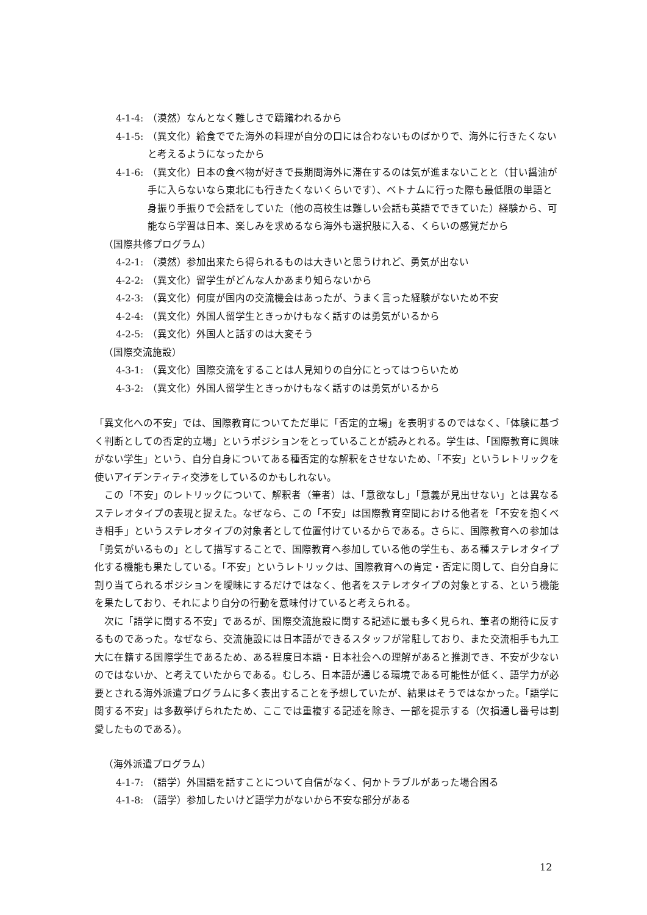4-1-4: （漠然）なんとなく難しさで躊躇われるから
4-1-5: （異文化）給食ででた海外の料理が自分の口には合わないものばかりで、海外に行きたくないと考えるようになったから
4-1-6: （異文化）日本の食べ物が好きで長期間海外に滞在するのは気が進まないことと（甘い醤油が手に入らないなら東北にも行きたくないくらいです）、ベトナムに行った際も最低限の単語と身振り手振りで会話をしていた（他の高校生は難しい会話も英語でできていた）経験から、可能なら学習は日本、楽しみを求めるなら海外も選択肢に入る、くらいの感覚だから
（国際共修プログラム）
4-2-1: （漠然）参加出来たら得られるものは大きいと思うけれど、勇気が出ない
4-2-2: （異文化）留学生がどんな人かあまり知らないから
4-2-3: （異文化）何度が国内の交流機会はあったが、うまく言った経験がないため不安
4-2-4: （異文化）外国人留学生ときっかけもなく話すのは勇気がいるから
4-2-5: （異文化）外国人と話すのは大変そう
（国際交流施設）
4-3-1: （異文化）国際交流をすることは人見知りの自分にとってはつらいため
4-3-2: （異文化）外国人留学生ときっかけもなく話すのは勇気がいるから
「異文化への不安」では、国際教育についてただ単に「否定的立場」を表明するのではなく、「体験に基づく判断としての否定的立場」というポジションをとっていることが読みとれる。学生は、「国際教育に興味がない学生」という、自分自身についてある種否定的な解釈をさせないため、「不安」というレトリックを使いアイデンティティ交渉をしているのかもしれない。
この「不安」のレトリックについて、解釈者（筆者）は、「意欲なし」「意義が見出せない」とは異なるステレオタイプの表現と捉えた。なぜなら、この「不安」は国際教育空間における他者を「不安を抱くべき相手」というステレオタイプの対象者として位置付けているからである。さらに、国際教育への参加は「勇気がいるもの」として描写することで、国際教育へ参加している他の学生も、ある種ステレオタイプ化する機能も果たしている。「不安」というレトリックは、国際教育への肯定・否定に関して、自分自身に割り当てられるポジションを曖昧にするだけではなく、他者をステレオタイプの対象とする、という機能を果たしており、それにより自分の行動を意味付けていると考えられる。
次に「語学に関する不安」であるが、国際交流施設に関する記述に最も多く見られ、筆者の期待に反するものであった。なぜなら、交流施設には日本語ができるスタッフが常駐しており、また交流相手も九工大に在籍する国際学生であるため、ある程度日本語・日本社会への理解があると推測でき、不安が少ないのではないか、と考えていたからである。むしろ、日本語が通じる環境である可能性が低く、語学力が必要とされる海外派遣プログラムに多く表出することを予想していたが、結果はそうではなかった。「語学に関する不安」は多数挙げられたため、ここでは重複する記述を除き、一部を提示する（欠損通し番号は割愛したものである）。
（海外派遣プログラム）
4-1-7: （語学）外国語を話すことについて自信がなく、何かトラブルがあった場合困る
4-1-8: （語学）参加したいけど語学力がないから不安な部分がある
12